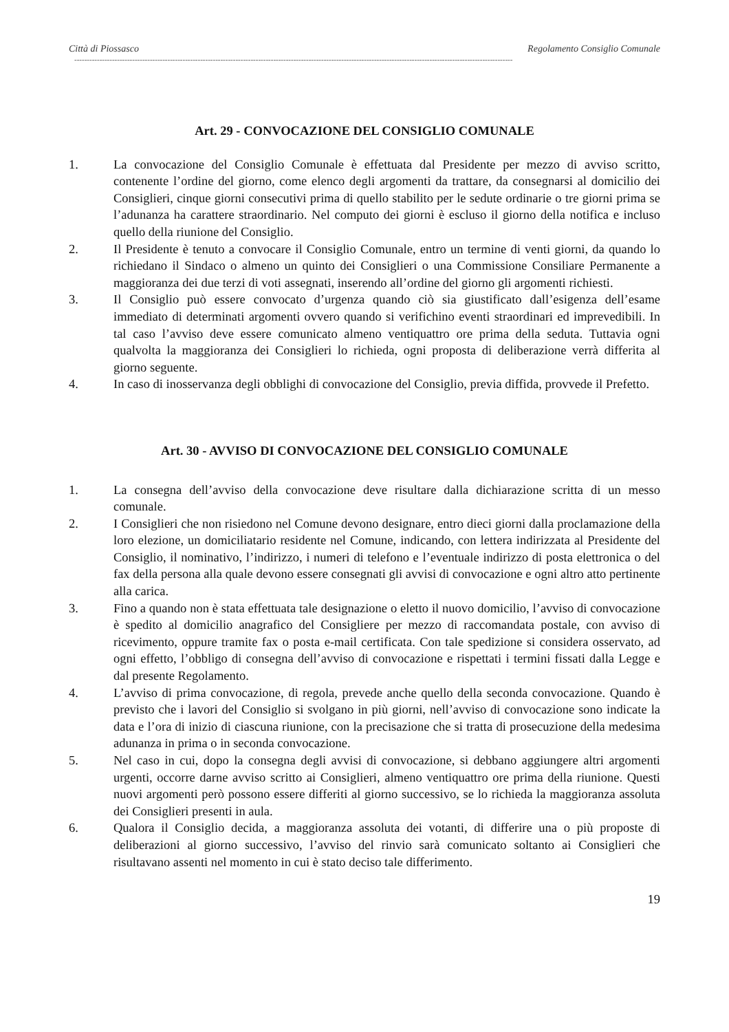Città di Piossasco Regolamento Consiglio Comunale
------------------------------------------------------------------------------------------------------------------------------------------------------------------------------
Art. 29 - CONVOCAZIONE DEL CONSIGLIO COMUNALE
1. La convocazione del Consiglio Comunale è effettuata dal Presidente per mezzo di avviso scritto, contenente l’ordine del giorno, come elenco degli argomenti da trattare, da consegnarsi al domicilio dei Consiglieri, cinque giorni consecutivi prima di quello stabilito per le sedute ordinarie o tre giorni prima se l’adunanza ha carattere straordinario. Nel computo dei giorni è escluso il giorno della notifica e incluso quello della riunione del Consiglio.
2. Il Presidente è tenuto a convocare il Consiglio Comunale, entro un termine di venti giorni, da quando lo richiedano il Sindaco o almeno un quinto dei Consiglieri o una Commissione Consiliare Permanente a maggioranza dei due terzi di voti assegnati, inserendo all’ordine del giorno gli argomenti richiesti.
3. Il Consiglio può essere convocato d’urgenza quando ciò sia giustificato dall’esigenza dell’esame immediato di determinati argomenti ovvero quando si verifichino eventi straordinari ed imprevedibili. In tal caso l’avviso deve essere comunicato almeno ventiquattro ore prima della seduta. Tuttavia ogni qualvolta la maggioranza dei Consiglieri lo richieda, ogni proposta di deliberazione verrà differita al giorno seguente.
4. In caso di inosservanza degli obblighi di convocazione del Consiglio, previa diffida, provvede il Prefetto.
Art. 30 - AVVISO DI CONVOCAZIONE DEL CONSIGLIO COMUNALE
1. La consegna dell’avviso della convocazione deve risultare dalla dichiarazione scritta di un messo comunale.
2. I Consiglieri che non risiedono nel Comune devono designare, entro dieci giorni dalla proclamazione della loro elezione, un domiciliatario residente nel Comune, indicando, con lettera indirizzata al Presidente del Consiglio, il nominativo, l’indirizzo, i numeri di telefono e l’eventuale indirizzo di posta elettronica o del fax della persona alla quale devono essere consegnati gli avvisi di convocazione e ogni altro atto pertinente alla carica.
3. Fino a quando non è stata effettuata tale designazione o eletto il nuovo domicilio, l’avviso di convocazione è spedito al domicilio anagrafico del Consigliere per mezzo di raccomandata postale, con avviso di ricevimento, oppure tramite fax o posta e-mail certificata. Con tale spedizione si considera osservato, ad ogni effetto, l’obbligo di consegna dell’avviso di convocazione e rispettati i termini fissati dalla Legge e dal presente Regolamento.
4. L’avviso di prima convocazione, di regola, prevede anche quello della seconda convocazione. Quando è previsto che i lavori del Consiglio si svolgano in più giorni, nell’avviso di convocazione sono indicate la data e l’ora di inizio di ciascuna riunione, con la precisazione che si tratta di prosecuzione della medesima adunanza in prima o in seconda convocazione.
5. Nel caso in cui, dopo la consegna degli avvisi di convocazione, si debbano aggiungere altri argomenti urgenti, occorre darne avviso scritto ai Consiglieri, almeno ventiquattro ore prima della riunione. Questi nuovi argomenti però possono essere differiti al giorno successivo, se lo richieda la maggioranza assoluta dei Consiglieri presenti in aula.
6. Qualora il Consiglio decida, a maggioranza assoluta dei votanti, di differire una o più proposte di deliberazioni al giorno successivo, l’avviso del rinvio sarà comunicato soltanto ai Consiglieri che risultavano assenti nel momento in cui è stato deciso tale differimento.
19